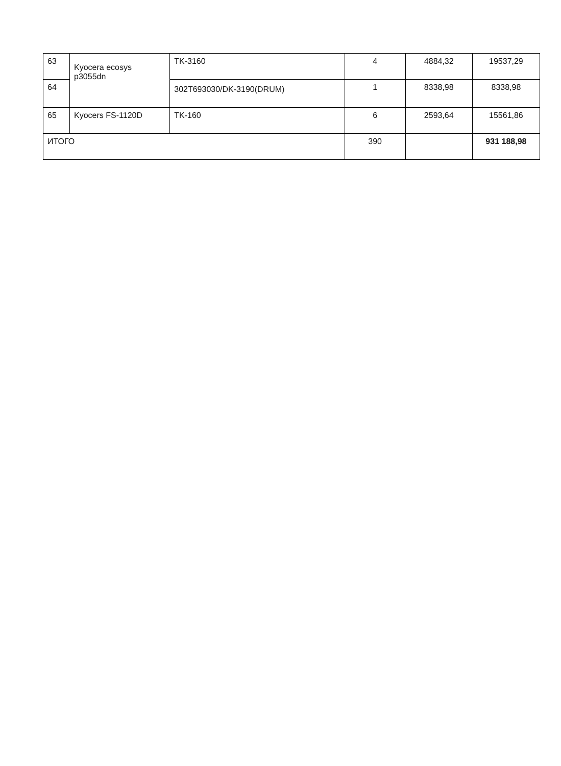| 63 | Kyocera ecosys p3055dn | TK-3160 | 4 | 4884,32 | 19537,29 |
| 64 | | 302T693030/DK-3190(DRUM) | 1 | 8338,98 | 8338,98 |
| 65 | Kyocers FS-1120D | TK-160 | 6 | 2593,64 | 15561,86 |
| ИТОГО | | | 390 | | 931 188,98 |